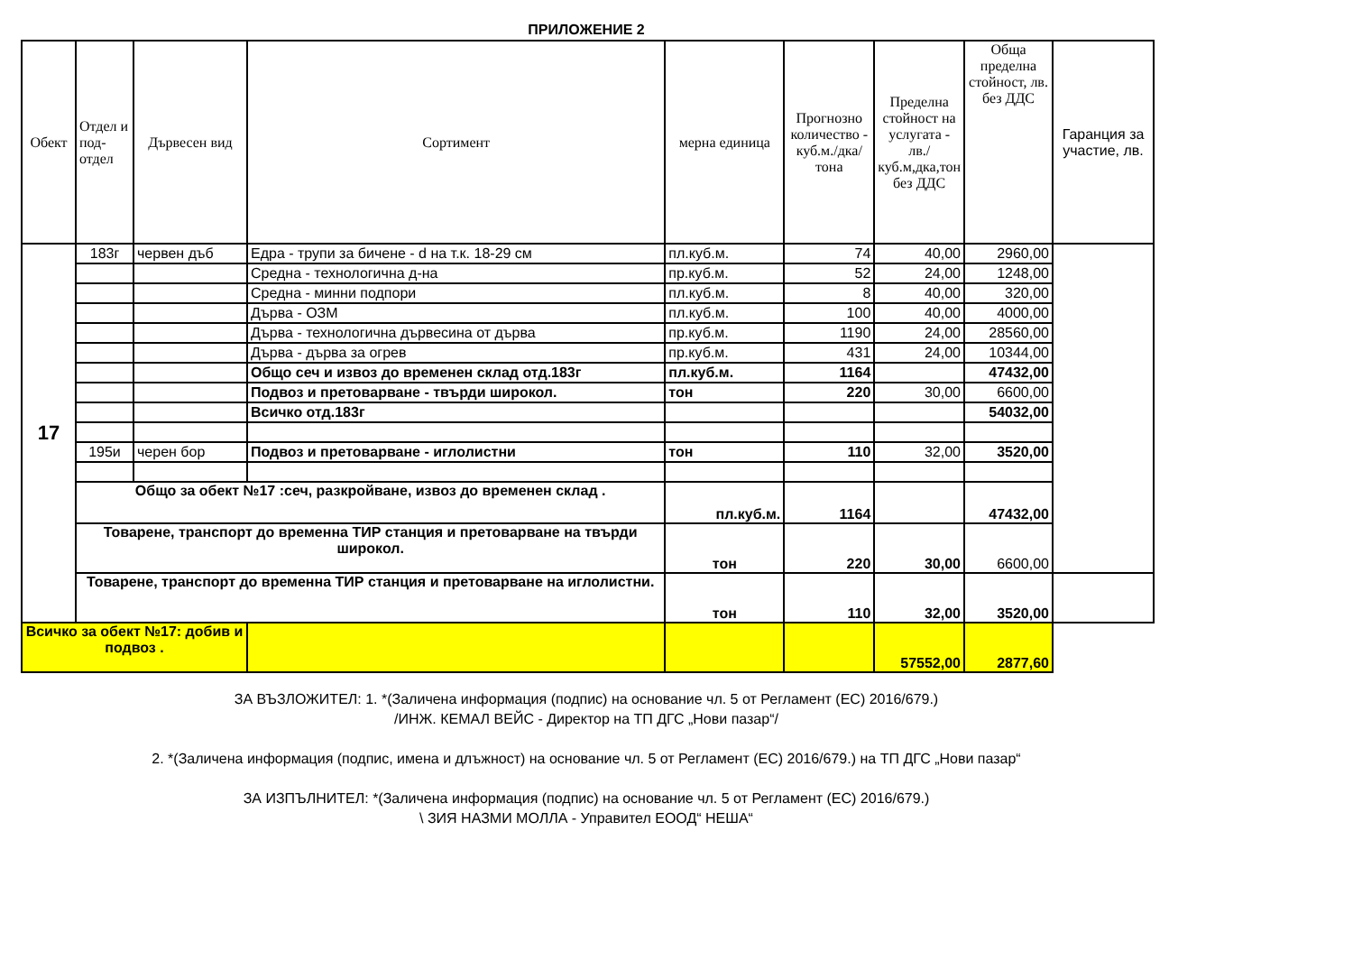ПРИЛОЖЕНИЕ 2
| Обект | Отдел и под-отдел | Дървесен вид | Сортимент | мерна единица | Прогнозно количество - куб.м./дка/тона | Пределна стойност на услугата - лв./куб.м,дка,тон без ДДС | Обща пределна стойност, лв. без ДДС | Гаранция за участие, лв. |
| --- | --- | --- | --- | --- | --- | --- | --- | --- |
| 17 | 183г | червен дъб | Едра - трупи за бичене - d на т.к. 18-29 см | пл.куб.м. | 74 | 40,00 | 2960,00 | |
| | | | Средна - технологична д-на | пр.куб.м. | 52 | 24,00 | 1248,00 | |
| | | | Средна - минни подпори | пл.куб.м. | 8 | 40,00 | 320,00 | |
| | | | Дърва - ОЗМ | пл.куб.м. | 100 | 40,00 | 4000,00 | |
| | | | Дърва - технологична дървесина от дърва | пр.куб.м. | 1190 | 24,00 | 28560,00 | |
| | | | Дърва - дърва за огрев | пр.куб.м. | 431 | 24,00 | 10344,00 | |
| | | | Общо сеч и извоз до временен склад отд.183г | пл.куб.м. | 1164 | | 47432,00 | |
| | | | Подвоз и претоварване - твърди широкол. | тон | 220 | 30,00 | 6600,00 | |
| | | | Всичко отд.183г | | | | 54032,00 | |
| | 195и | черен бор | Подвоз и претоварване - иглолистни | тон | 110 | 32,00 | 3520,00 | |
| | Общо за обект №17 :сеч, разкройване, извоз до временен склад . | | | пл.куб.м. | 1164 | | 47432,00 | |
| | Товарене, транспорт до временна ТИР станция и претоварване на твърди широкол. | | | тон | 220 | 30,00 | 6600,00 | |
| | Товарене, транспорт до временна ТИР станция и претоварване на иглолистни. | | | тон | 110 | 32,00 | 3520,00 | |
| Всичко за обект №17: добив и подвоз . | | | | | | 57552,00 | 2877,60 | |
ЗА ВЪЗЛОЖИТЕЛ: 1. *(Заличена информация (подпис) на основание чл. 5 от Регламент (ЕС) 2016/679.)
/ИНЖ. КЕМАЛ ВЕЙС - Директор на ТП ДГС „Нови пазар“/
2. *(Заличена информация (подпис, имена и длъжност) на основание чл. 5 от Регламент (ЕС) 2016/679.) на ТП ДГС „Нови пазар“
ЗА ИЗПЪЛНИТЕЛ: *(Заличена информация (подпис) на основание чл. 5 от Регламент (ЕС) 2016/679.)
\ ЗИЯ НАЗМИ МОЛЛА - Управител ЕООД“ НЕША“